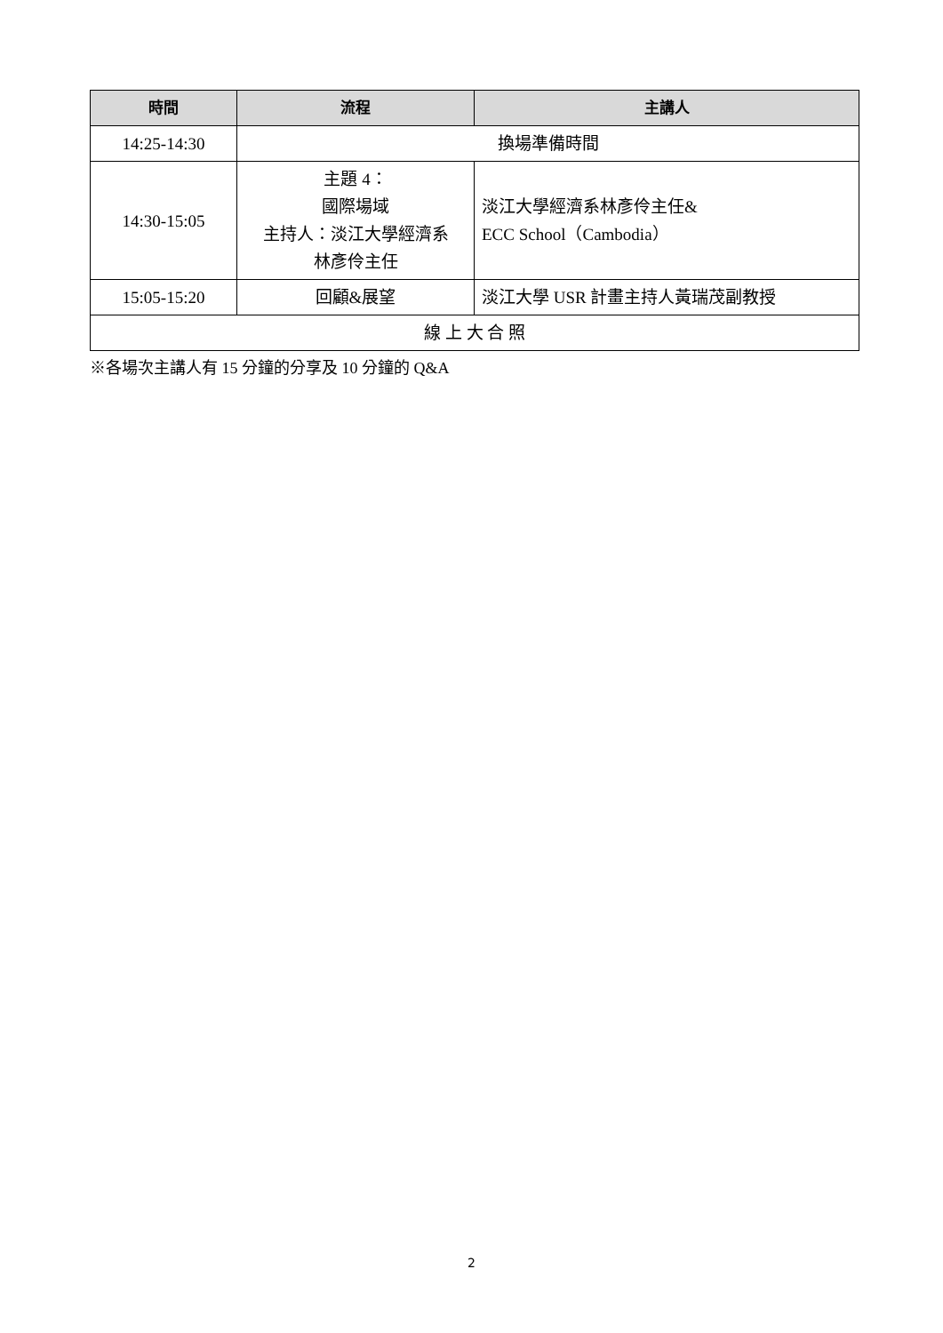| 時間 | 流程 | 主講人 |
| --- | --- | --- |
| 14:25-14:30 | 換場準備時間 | |
| 14:30-15:05 | 主題 4： 國際場域 主持人：淡江大學經濟系 林彥伶主任 | 淡江大學經濟系林彥伶主任& ECC School（Cambodia） |
| 15:05-15:20 | 回顧&展望 | 淡江大學 USR 計畫主持人黃瑞茂副教授 |
| 線 上 大 合 照 | | |
※各場次主講人有 15 分鐘的分享及 10 分鐘的 Q&A
2